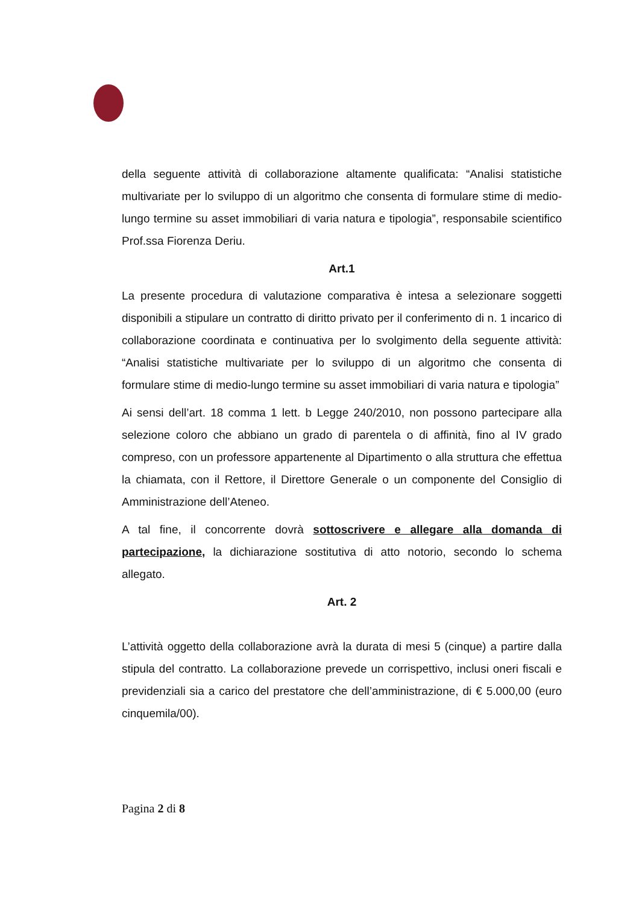della seguente attività di collaborazione altamente qualificata: “Analisi statistiche multivariate per lo sviluppo di un algoritmo che consenta di formulare stime di medio-lungo termine su asset immobiliari di varia natura e tipologia”, responsabile scientifico Prof.ssa Fiorenza Deriu.
Art.1
La presente procedura di valutazione comparativa è intesa a selezionare soggetti disponibili a stipulare un contratto di diritto privato per il conferimento di n. 1 incarico di collaborazione coordinata e continuativa per lo svolgimento della seguente attività: “Analisi statistiche multivariate per lo sviluppo di un algoritmo che consenta di formulare stime di medio-lungo termine su asset immobiliari di varia natura e tipologia”
Ai sensi dell’art. 18 comma 1 lett. b Legge 240/2010, non possono partecipare alla selezione coloro che abbiano un grado di parentela o di affinità, fino al IV grado compreso, con un professore appartenente al Dipartimento o alla struttura che effettua la chiamata, con il Rettore, il Direttore Generale o un componente del Consiglio di Amministrazione dell’Ateneo.
A tal fine, il concorrente dovrà sottoscrivere e allegare alla domanda di partecipazione, la dichiarazione sostitutiva di atto notorio, secondo lo schema allegato.
Art. 2
L’attività oggetto della collaborazione avrà la durata di mesi 5 (cinque) a partire dalla stipula del contratto. La collaborazione prevede un corrispettivo, inclusi oneri fiscali e previdenziali sia a carico del prestatore che dell’amministrazione, di € 5.000,00 (euro cinquemila/00).
Pagina 2 di 8